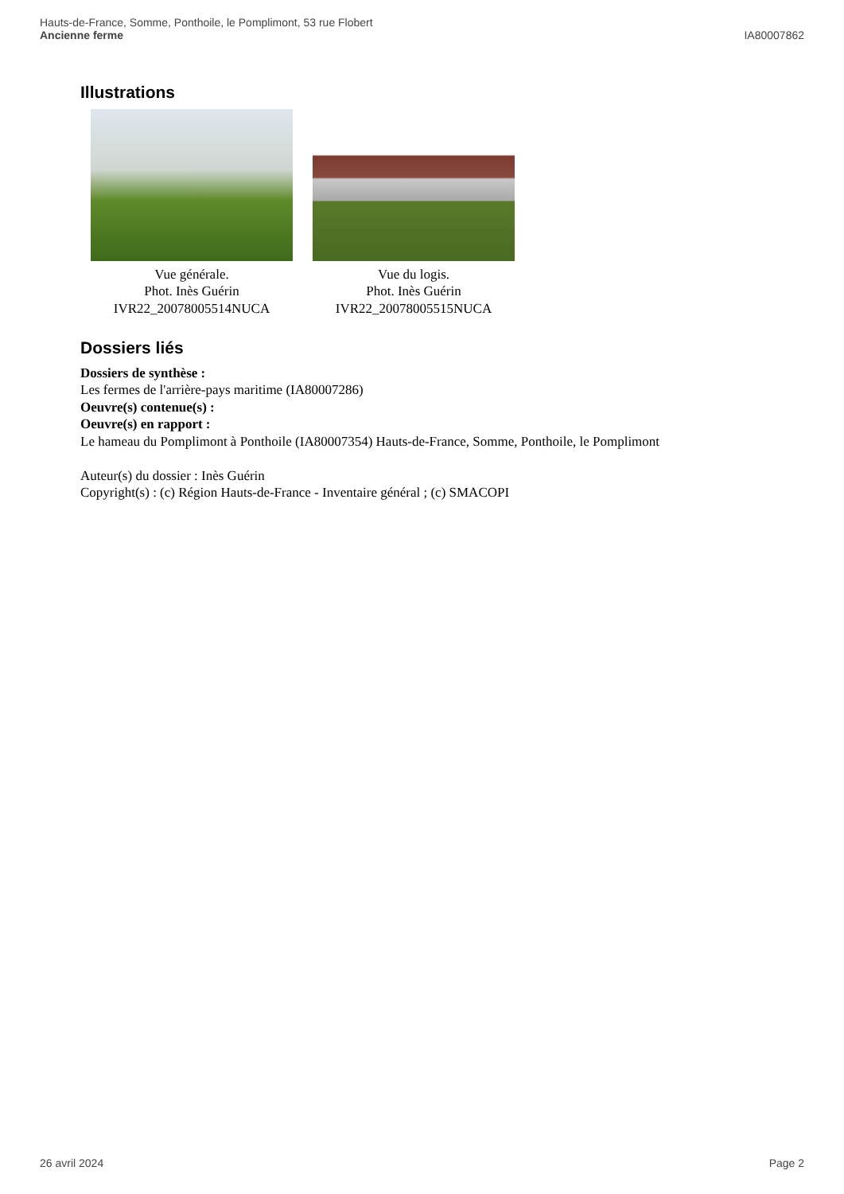Hauts-de-France, Somme, Ponthoile, le Pomplimont, 53 rue Flobert
Ancienne ferme IA80007862
Illustrations
Vue générale.
Phot. Inès Guérin
IVR22_20078005514NUCA
Vue du logis.
Phot. Inès Guérin
IVR22_20078005515NUCA
Dossiers liés
Dossiers de synthèse :
Les fermes de l'arrière-pays maritime (IA80007286)
Oeuvre(s) contenue(s) :
Oeuvre(s) en rapport :
Le hameau du Pomplimont à Ponthoile (IA80007354) Hauts-de-France, Somme, Ponthoile, le Pomplimont
Auteur(s) du dossier : Inès Guérin
Copyright(s) : (c) Région Hauts-de-France - Inventaire général ; (c) SMACOPI
26 avril 2024 Page 2